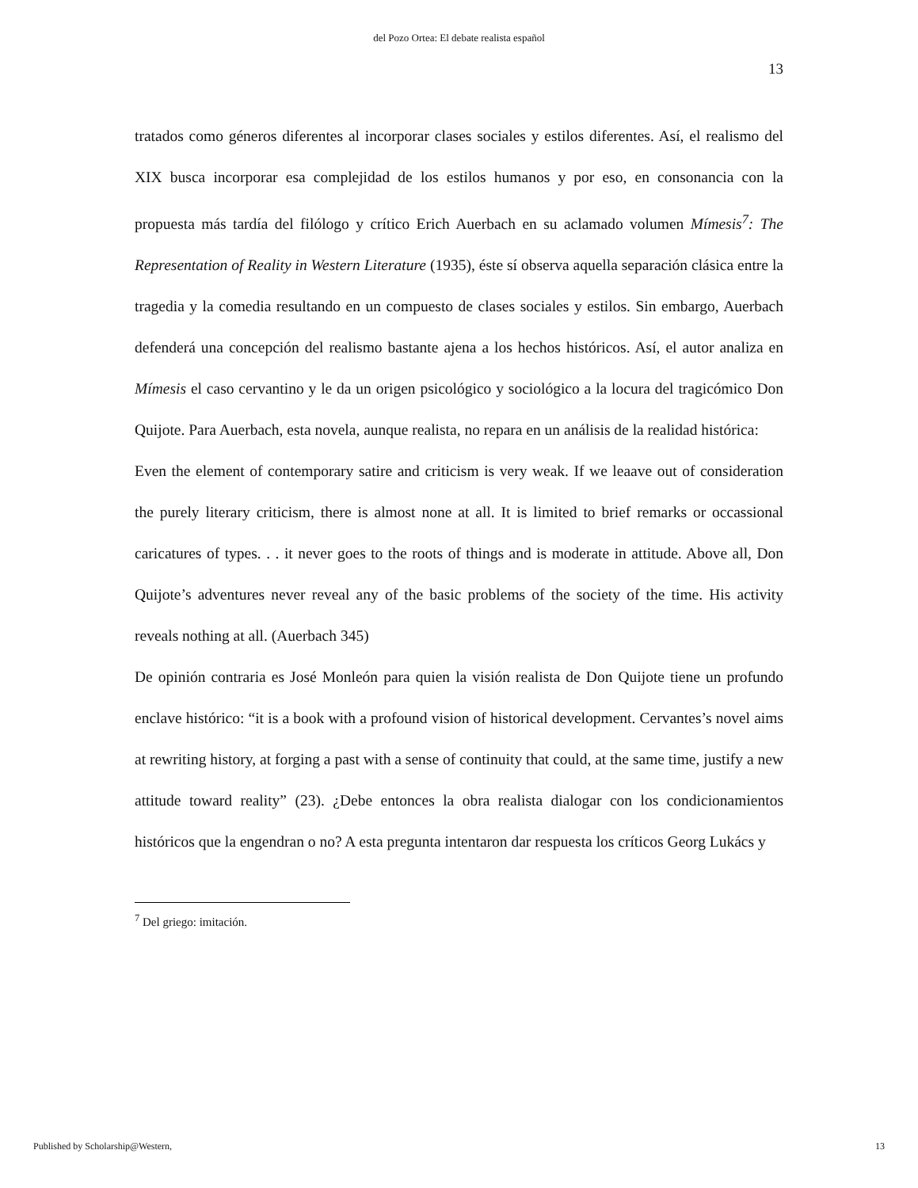del Pozo Ortea: El debate realista español
13
tratados como géneros diferentes al incorporar clases sociales y estilos diferentes. Así, el realismo del XIX busca incorporar esa complejidad de los estilos humanos y por eso, en consonancia con la propuesta más tardía del filólogo y crítico Erich Auerbach en su aclamado volumen Mímesis<sup>7</sup>: The Representation of Reality in Western Literature (1935), éste sí observa aquella separación clásica entre la tragedia y la comedia resultando en un compuesto de clases sociales y estilos. Sin embargo, Auerbach defenderá una concepción del realismo bastante ajena a los hechos históricos. Así, el autor analiza en Mímesis el caso cervantino y le da un origen psicológico y sociológico a la locura del tragicómico Don Quijote. Para Auerbach, esta novela, aunque realista, no repara en un análisis de la realidad histórica:
Even the element of contemporary satire and criticism is very weak. If we leaave out of consideration the purely literary criticism, there is almost none at all. It is limited to brief remarks or occassional caricatures of types. . . it never goes to the roots of things and is moderate in attitude. Above all, Don Quijote’s adventures never reveal any of the basic problems of the society of the time. His activity reveals nothing at all. (Auerbach 345)
De opinión contraria es José Monleón para quien la visión realista de Don Quijote tiene un profundo enclave histórico: “it is a book with a profound vision of historical development. Cervantes’s novel aims at rewriting history, at forging a past with a sense of continuity that could, at the same time, justify a new attitude toward reality” (23). ¿Debe entonces la obra realista dialogar con los condicionamientos históricos que la engendran o no? A esta pregunta intentaron dar respuesta los críticos Georg Lukács y
<sup>7</sup> Del griego: imitación.
Published by Scholarship@Western, 13